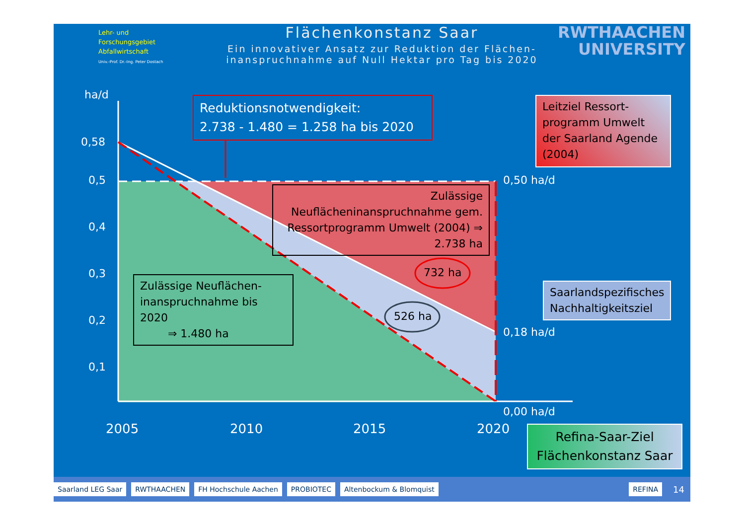Lehr- und
Forschungsgebiet
Abfallwirtschaft
Univ.-Prof. Dr.-Ing. Peter Dostach
Flächenkonstanz Saar
Ein innovativer Ansatz zur Reduktion der Flächen-
inanspruchnahme auf Null Hektar pro Tag bis 2020
RWTHAACHEN
UNIVERSITY
ha/d
0,58
0,5
0,4
0,3
0,2
0,1
0,50 ha/d
0,18 ha/d
0,00 ha/d
2005 2010 2015 2020
Reduktionsnotwendigkeit:
2.738 - 1.480 = 1.258 ha bis 2020
Leitziel Ressort-programm Umwelt der Saarland Agende (2004)
Zulässige Neuflächeninanspruchnahme gem. Ressortprogramm Umwelt (2004) ⇒ 2.738 ha
732 ha
526 ha
Zulässige Neuflächen-inanspruchnahme bis 2020
⇒ 1.480 ha
Saarlandspezifisches Nachhaltigkeitsziel
Refina-Saar-Ziel Flächenkonstanz Saar
Saarland LEG Saar RWTHAACHEN FH Hochschule Aachen PROBIOTEC Altenbockum & Blomquist REFINA
14